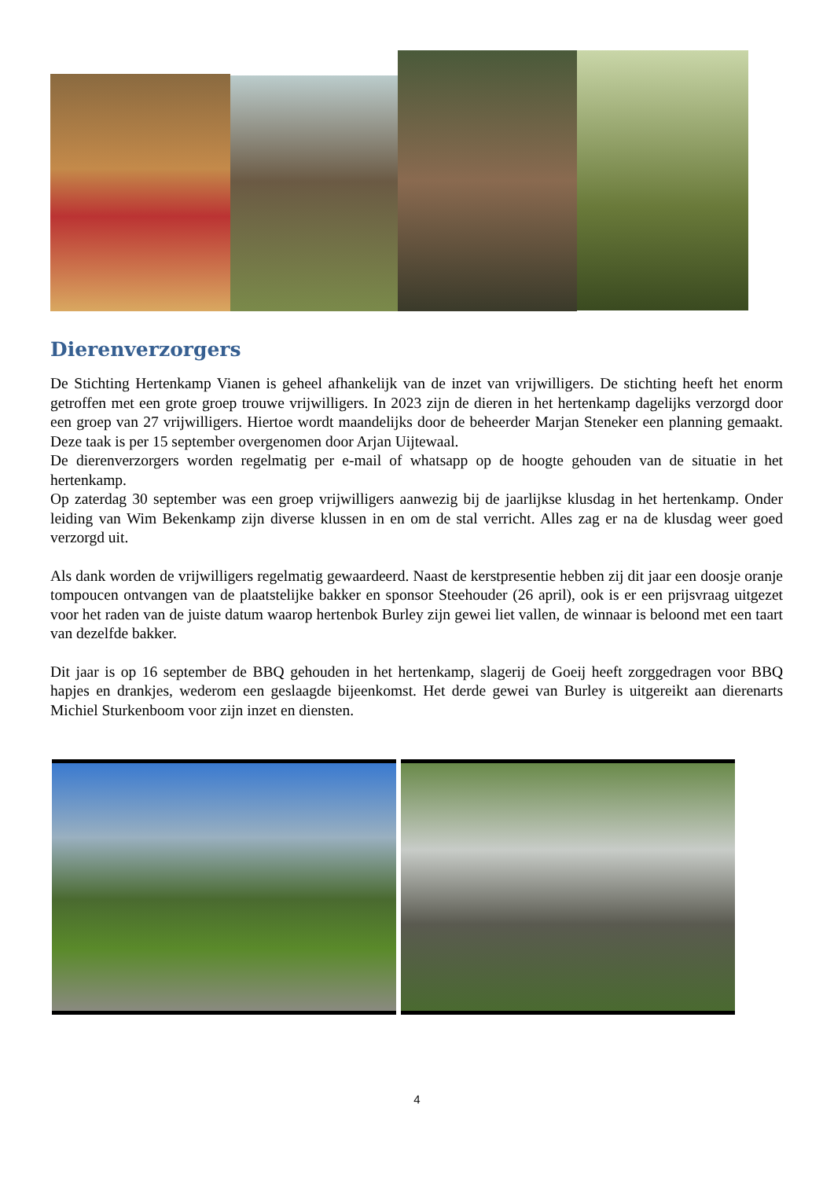Dierenverzorgers
De Stichting Hertenkamp Vianen is geheel afhankelijk van de inzet van vrijwilligers. De stichting heeft het enorm getroffen met een grote groep trouwe vrijwilligers. In 2023 zijn de dieren in het hertenkamp dagelijks verzorgd door een groep van 27 vrijwilligers. Hiertoe wordt maandelijks door de beheerder Marjan Steneker een planning gemaakt. Deze taak is per 15 september overgenomen door Arjan Uijtewaal.
De dierenverzorgers worden regelmatig per e-mail of whatsapp op de hoogte gehouden van de situatie in het hertenkamp.
Op zaterdag 30 september was een groep vrijwilligers aanwezig bij de jaarlijkse klusdag in het hertenkamp. Onder leiding van Wim Bekenkamp zijn diverse klussen in en om de stal verricht. Alles zag er na de klusdag weer goed verzorgd uit.
Als dank worden de vrijwilligers regelmatig gewaardeerd. Naast de kerstpresentie hebben zij dit jaar een doosje oranje tompoucen ontvangen van de plaatstelijke bakker en sponsor Steehouder (26 april), ook is er een prijsvraag uitgezet voor het raden van de juiste datum waarop hertenbok Burley zijn gewei liet vallen, de winnaar is beloond met een taart van dezelfde bakker.
Dit jaar is op 16 september de BBQ gehouden in het hertenkamp, slagerij de Goeij heeft zorggedragen voor BBQ hapjes en drankjes, wederom een geslaagde bijeenkomst. Het derde gewei van Burley is uitgereikt aan dierenarts Michiel Sturkenboom voor zijn inzet en diensten.
4